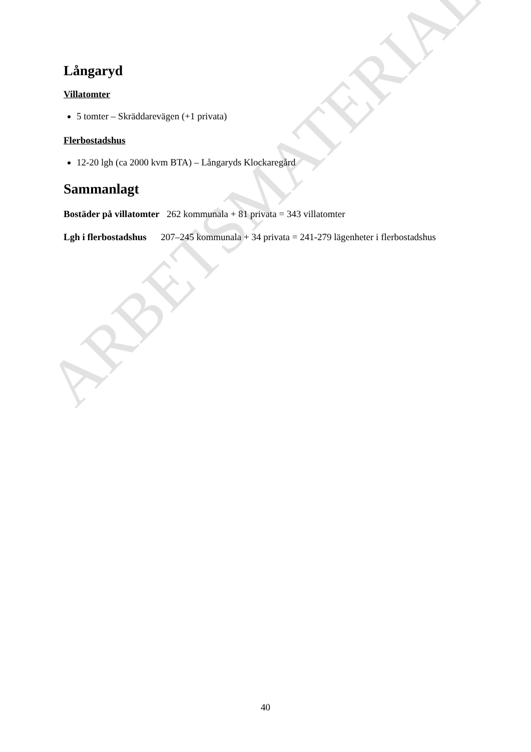ARBETSMATERIAL
Långaryd
Villatomter
5 tomter – Skräddarevägen (+1 privata)
Flerbostadshus
12-20 lgh (ca 2000 kvm BTA) – Långaryds Klockaregård
Sammanlagt
Bostäder på villatomter 262 kommunala + 81 privata = 343 villatomter
Lgh i flerbostadshus 207–245 kommunala + 34 privata = 241-279 lägenheter i flerbostadshus
40